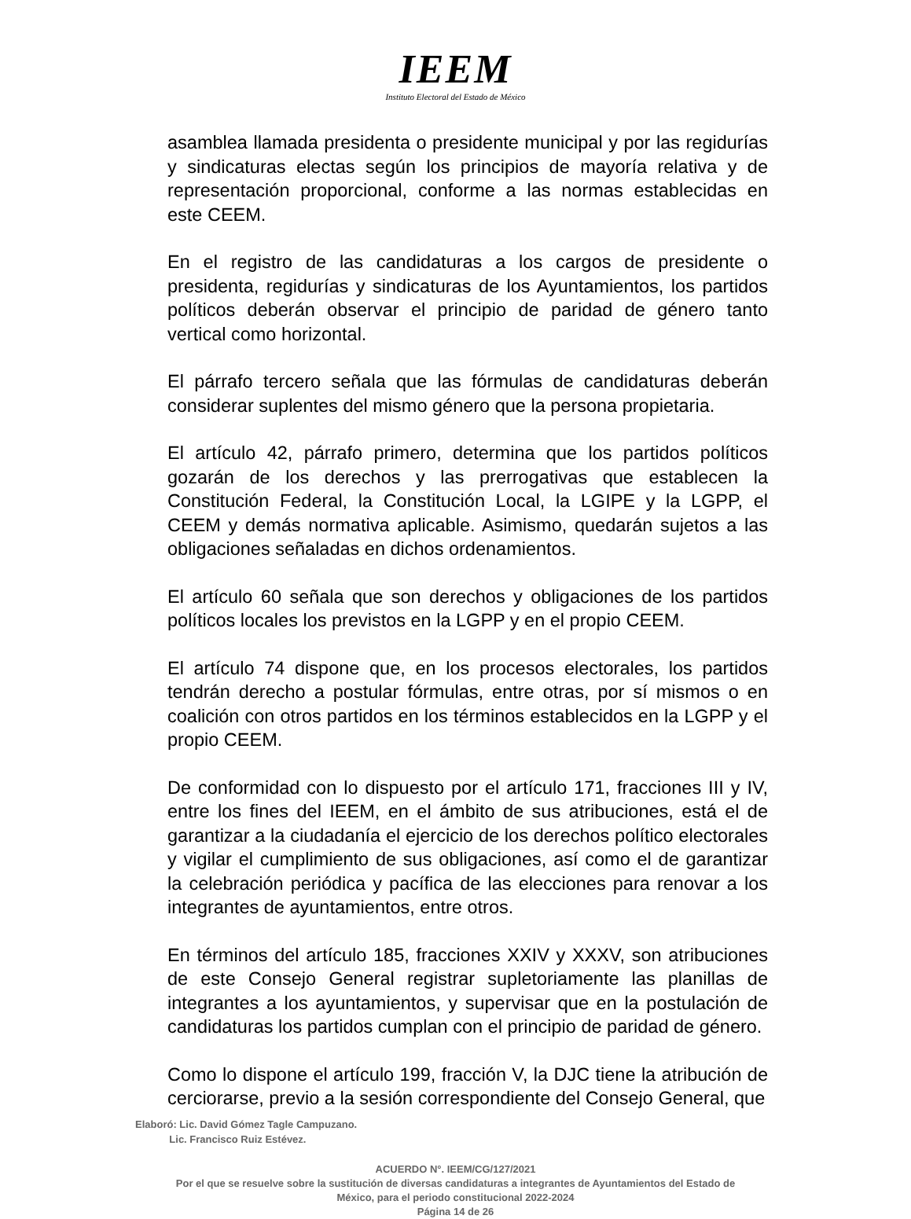IEEM
Instituto Electoral del Estado de México
asamblea llamada presidenta o presidente municipal y por las regidurías y sindicaturas electas según los principios de mayoría relativa y de representación proporcional, conforme a las normas establecidas en este CEEM.
En el registro de las candidaturas a los cargos de presidente o presidenta, regidurías y sindicaturas de los Ayuntamientos, los partidos políticos deberán observar el principio de paridad de género tanto vertical como horizontal.
El párrafo tercero señala que las fórmulas de candidaturas deberán considerar suplentes del mismo género que la persona propietaria.
El artículo 42, párrafo primero, determina que los partidos políticos gozarán de los derechos y las prerrogativas que establecen la Constitución Federal, la Constitución Local, la LGIPE y la LGPP, el CEEM y demás normativa aplicable. Asimismo, quedarán sujetos a las obligaciones señaladas en dichos ordenamientos.
El artículo 60 señala que son derechos y obligaciones de los partidos políticos locales los previstos en la LGPP y en el propio CEEM.
El artículo 74 dispone que, en los procesos electorales, los partidos tendrán derecho a postular fórmulas, entre otras, por sí mismos o en coalición con otros partidos en los términos establecidos en la LGPP y el propio CEEM.
De conformidad con lo dispuesto por el artículo 171, fracciones III y IV, entre los fines del IEEM, en el ámbito de sus atribuciones, está el de garantizar a la ciudadanía el ejercicio de los derechos político electorales y vigilar el cumplimiento de sus obligaciones, así como el de garantizar la celebración periódica y pacífica de las elecciones para renovar a los integrantes de ayuntamientos, entre otros.
En términos del artículo 185, fracciones XXIV y XXXV, son atribuciones de este Consejo General registrar supletoriamente las planillas de integrantes a los ayuntamientos, y supervisar que en la postulación de candidaturas los partidos cumplan con el principio de paridad de género.
Como lo dispone el artículo 199, fracción V, la DJC tiene la atribución de cerciorarse, previo a la sesión correspondiente del Consejo General, que
Elaboró: Lic. David Gómez Tagle Campuzano.
Lic. Francisco Ruiz Estévez.
ACUERDO N°. IEEM/CG/127/2021
Por el que se resuelve sobre la sustitución de diversas candidaturas a integrantes de Ayuntamientos del Estado de
México, para el periodo constitucional 2022-2024
Página 14 de 26